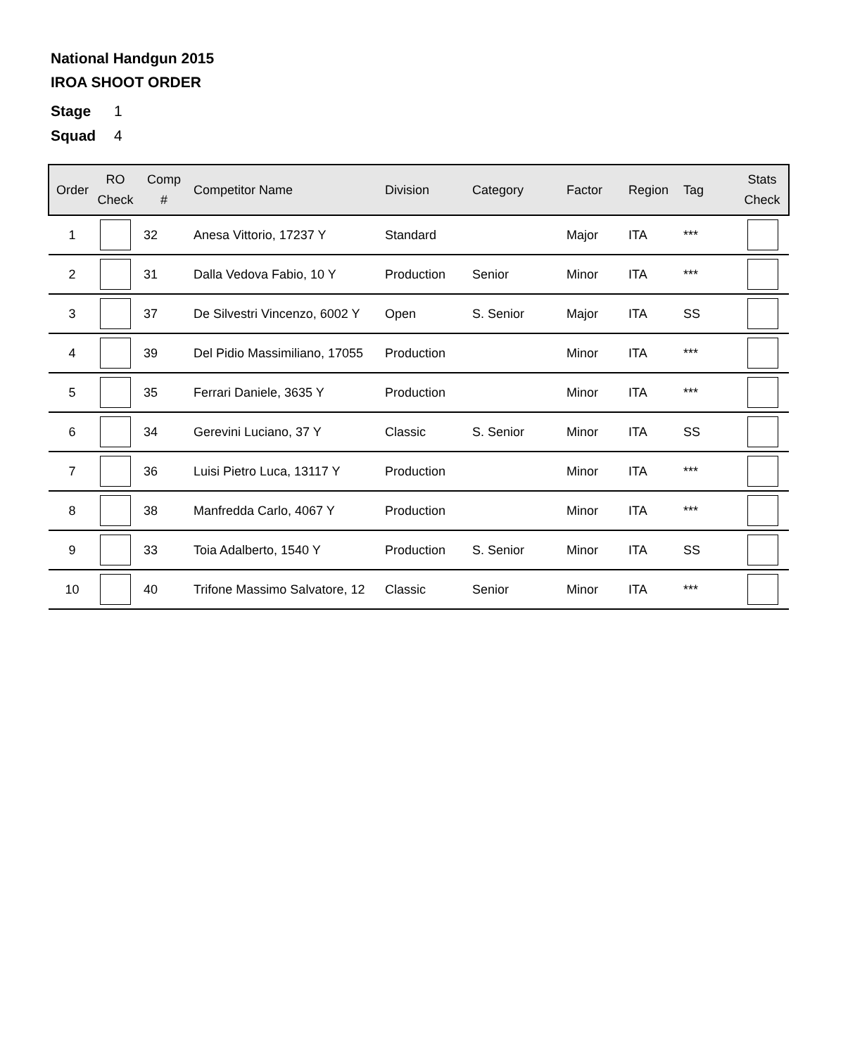National Handgun 2015
IROA SHOOT ORDER
Stage 1
Squad 4
| Order | RO Check | Comp # | Competitor Name | Division | Category | Factor | Region | Tag | Stats Check |
| --- | --- | --- | --- | --- | --- | --- | --- | --- | --- |
| 1 | | 32 | Anesa Vittorio, 17237 Y | Standard | | Major | ITA | *** | |
| 2 | | 31 | Dalla Vedova Fabio, 10 Y | Production | Senior | Minor | ITA | *** | |
| 3 | | 37 | De Silvestri Vincenzo, 6002 Y | Open | S. Senior | Major | ITA | SS | |
| 4 | | 39 | Del Pidio Massimiliano, 17055 | Production | | Minor | ITA | *** | |
| 5 | | 35 | Ferrari Daniele, 3635 Y | Production | | Minor | ITA | *** | |
| 6 | | 34 | Gerevini Luciano, 37 Y | Classic | S. Senior | Minor | ITA | SS | |
| 7 | | 36 | Luisi Pietro Luca, 13117 Y | Production | | Minor | ITA | *** | |
| 8 | | 38 | Manfredda Carlo, 4067 Y | Production | | Minor | ITA | *** | |
| 9 | | 33 | Toia Adalberto, 1540 Y | Production | S. Senior | Minor | ITA | SS | |
| 10 | | 40 | Trifone Massimo Salvatore, 12 | Classic | Senior | Minor | ITA | *** | |